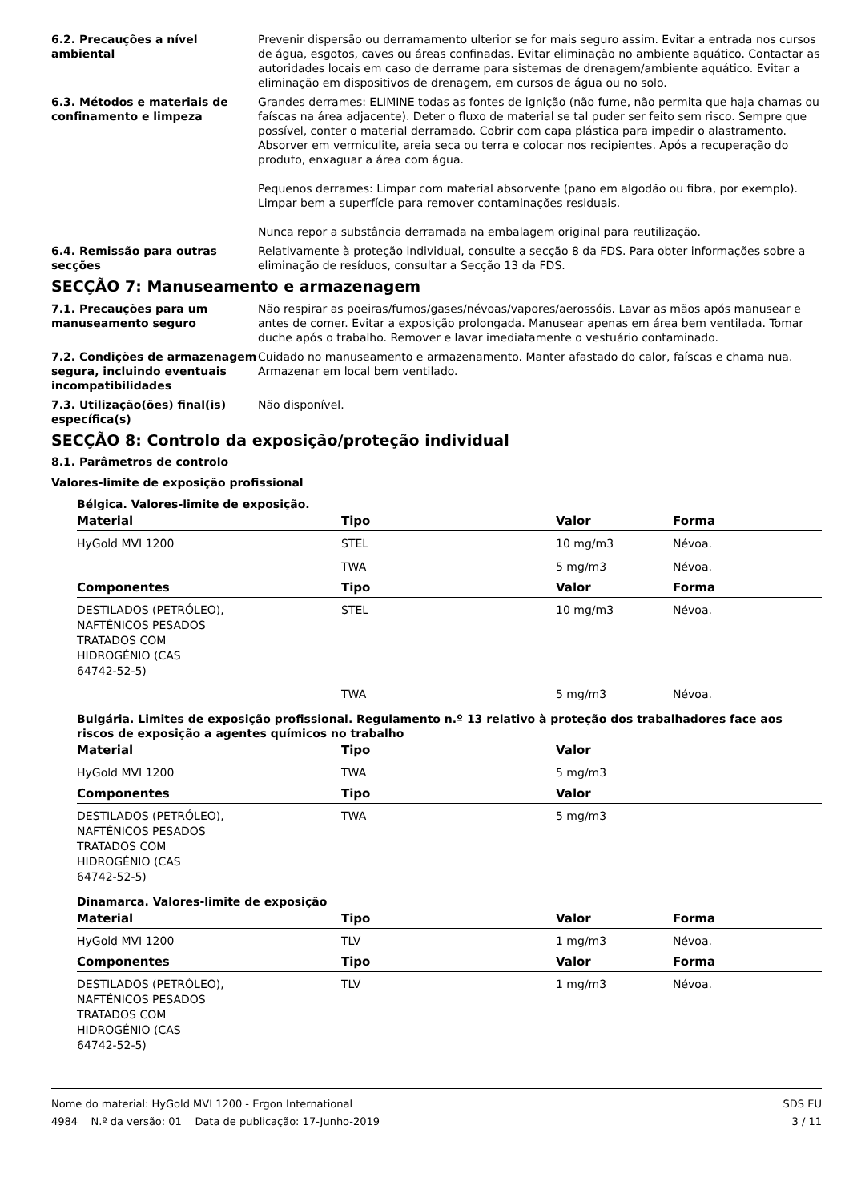6.2. Precauções a nível ambiental
Prevenir dispersão ou derramamento ulterior se for mais seguro assim. Evitar a entrada nos cursos de água, esgotos, caves ou áreas confinadas. Evitar eliminação no ambiente aquático. Contactar as autoridades locais em caso de derrame para sistemas de drenagem/ambiente aquático. Evitar a eliminação em dispositivos de drenagem, em cursos de água ou no solo.
6.3. Métodos e materiais de confinamento e limpeza
Grandes derrames: ELIMINE todas as fontes de ignição (não fume, não permita que haja chamas ou faíscas na área adjacente). Deter o fluxo de material se tal puder ser feito sem risco. Sempre que possível, conter o material derramado. Cobrir com capa plástica para impedir o alastramento. Absorver em vermiculite, areia seca ou terra e colocar nos recipientes. Após a recuperação do produto, enxaguar a área com água.
Pequenos derrames: Limpar com material absorvente (pano em algodão ou fibra, por exemplo). Limpar bem a superfície para remover contaminações residuais.
Nunca repor a substância derramada na embalagem original para reutilização.
6.4. Remissão para outras secções
Relativamente à proteção individual, consulte a secção 8 da FDS. Para obter informações sobre a eliminação de resíduos, consultar a Secção 13 da FDS.
SECÇÃO 7: Manuseamento e armazenagem
7.1. Precauções para um manuseamento seguro
Não respirar as poeiras/fumos/gases/névoas/vapores/aerossóis. Lavar as mãos após manusear e antes de comer. Evitar a exposição prolongada. Manusear apenas em área bem ventilada. Tomar duche após o trabalho. Remover e lavar imediatamente o vestuário contaminado.
7.2. Condições de armazenagem segura, incluindo eventuais incompatibilidades
Cuidado no manuseamento e armazenamento. Manter afastado do calor, faíscas e chama nua. Armazenar em local bem ventilado.
7.3. Utilização(ões) final(is) específica(s)
Não disponível.
SECÇÃO 8: Controlo da exposição/proteção individual
8.1. Parâmetros de controlo
Valores-limite de exposição profissional
Bélgica. Valores-limite de exposição.
| Material | Tipo | Valor | Forma |
| --- | --- | --- | --- |
| HyGold MVI 1200 | STEL | 10 mg/m3 | Névoa. |
| | TWA | 5 mg/m3 | Névoa. |
| Componentes | Tipo | Valor | Forma |
| DESTILADOS (PETRÓLEO), NAFTÉNICOS PESADOS TRATADOS COM HIDROGÉNIO (CAS 64742-52-5) | STEL | 10 mg/m3 | Névoa. |
| | TWA | 5 mg/m3 | Névoa. |
Bulgária. Limites de exposição profissional. Regulamento n.º 13 relativo à proteção dos trabalhadores face aos riscos de exposição a agentes químicos no trabalho
| Material | Tipo | Valor | |
| --- | --- | --- | --- |
| HyGold MVI 1200 | TWA | 5 mg/m3 | |
| Componentes | Tipo | Valor | |
| DESTILADOS (PETRÓLEO), NAFTÉNICOS PESADOS TRATADOS COM HIDROGÉNIO (CAS 64742-52-5) | TWA | 5 mg/m3 | |
Dinamarca. Valores-limite de exposição
| Material | Tipo | Valor | Forma |
| --- | --- | --- | --- |
| HyGold MVI 1200 | TLV | 1 mg/m3 | Névoa. |
| Componentes | Tipo | Valor | Forma |
| DESTILADOS (PETRÓLEO), NAFTÉNICOS PESADOS TRATADOS COM HIDROGÉNIO (CAS 64742-52-5) | TLV | 1 mg/m3 | Névoa. |
Nome do material: HyGold MVI 1200 - Ergon International
4984 N.º da versão: 01 Data de publicação: 17-Junho-2019
SDS EU
3 / 11